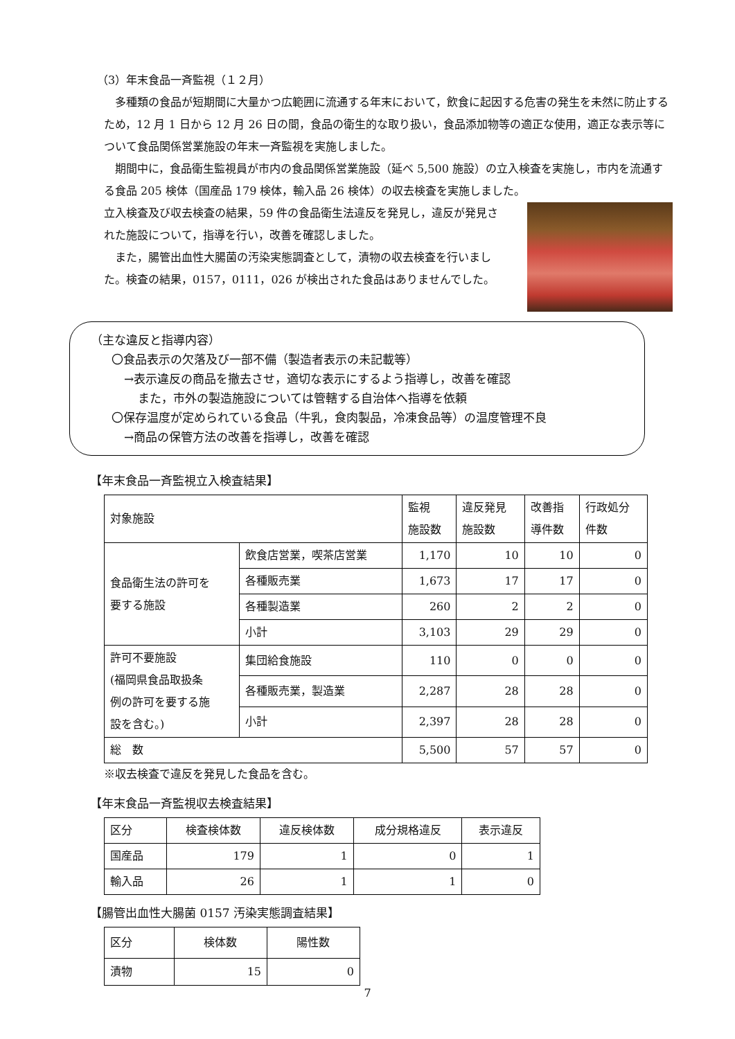（3）年末食品一斉監視（１２月）
多種類の食品が短期間に大量かつ広範囲に流通する年末において，飲食に起因する危害の発生を未然に防止するため，12 月 1 日から 12 月 26 日の間，食品の衛生的な取り扱い，食品添加物等の適正な使用，適正な表示等について食品関係営業施設の年末一斉監視を実施しました。
期間中に，食品衛生監視員が市内の食品関係営業施設（延べ 5,500 施設）の立入検査を実施し，市内を流通する食品 205 検体（国産品 179 検体，輸入品 26 検体）の収去検査を実施しました。
立入検査及び収去検査の結果，59 件の食品衛生法違反を発見し，違反が発見された施設について，指導を行い，改善を確認しました。
また，腸管出血性大腸菌の汚染実態調査として，漬物の収去検査を行いました。検査の結果，0157，0111，026 が検出された食品はありませんでした。
（主な違反と指導内容）
〇食品表示の欠落及び一部不備（製造者表示の未記載等）
→表示違反の商品を撤去させ，適切な表示にするよう指導し，改善を確認
また，市外の製造施設については管轄する自治体へ指導を依頼
〇保存温度が定められている食品（牛乳，食肉製品，冷凍食品等）の温度管理不良
→商品の保管方法の改善を指導し，改善を確認
【年末食品一斉監視立入検査結果】
| 対象施設 | | 監視 施設数 | 違反発見 施設数 | 改善指 導件数 | 行政処分 件数 |
| --- | --- | --- | --- | --- | --- |
| 食品衛生法の許可を 要する施設 | 飲食店営業，喫茶店営業 | 1,170 | 10 | 10 | 0 |
| | 各種販売業 | 1,673 | 17 | 17 | 0 |
| | 各種製造業 | 260 | 2 | 2 | 0 |
| | 小計 | 3,103 | 29 | 29 | 0 |
| 許可不要施設 (福岡県食品取扱条 例の許可を要する施 設を含む。) | 集団給食施設 | 110 | 0 | 0 | 0 |
| | 各種販売業，製造業 | 2,287 | 28 | 28 | 0 |
| | 小計 | 2,397 | 28 | 28 | 0 |
| 総 数 | | 5,500 | 57 | 57 | 0 |
※収去検査で違反を発見した食品を含む。
【年末食品一斉監視収去検査結果】
| 区分 | 検査検体数 | 違反検体数 | 成分規格違反 | 表示違反 |
| --- | --- | --- | --- | --- |
| 国産品 | 179 | 1 | 0 | 1 |
| 輸入品 | 26 | 1 | 1 | 0 |
【腸管出血性大腸菌 0157 汚染実態調査結果】
| 区分 | 検体数 | 陽性数 |
| --- | --- | --- |
| 漬物 | 15 | 0 |
7